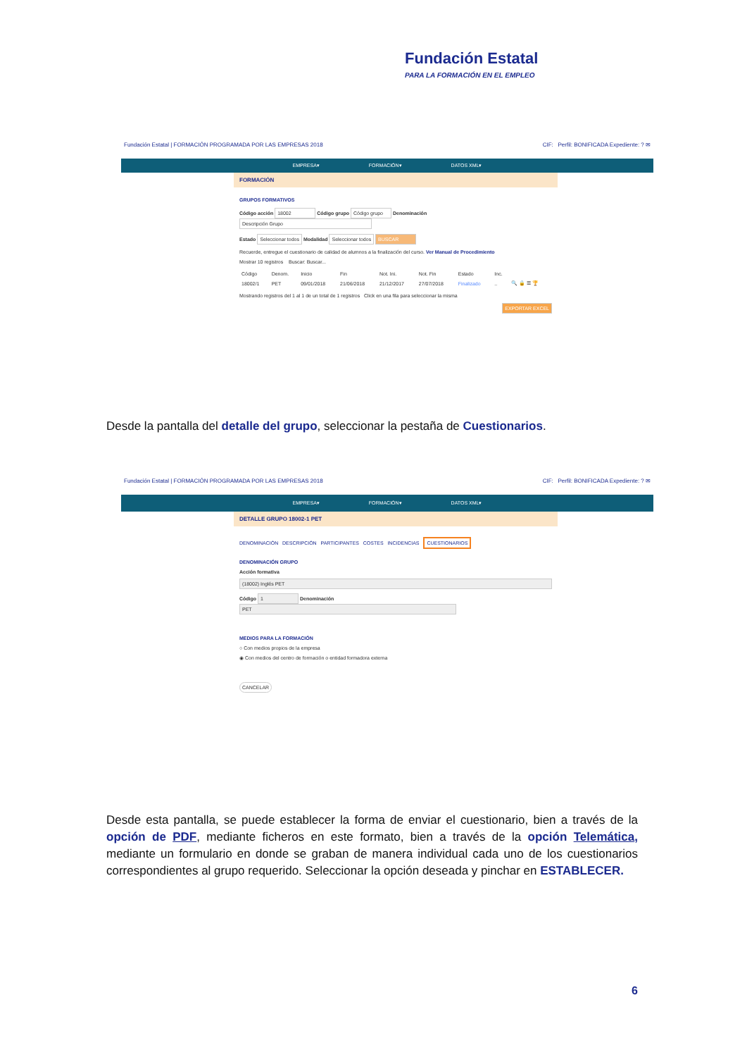Fundación Estatal
PARA LA FORMACIÓN EN EL EMPLEO
Fundación Estatal | FORMACIÓN PROGRAMADA POR LAS EMPRESAS 2018 CIF: Perfil: BONIFICADA Expediente: ? ✉
EMPRESA▾ FORMACIÓN▾ DATOS XML▾
FORMACIÓN
GRUPOS FORMATIVOS
Código acción 18002 Código grupo Código grupo Denominación Descripción Grupo
Estado Seleccionar todos Modalidad Seleccionar todos BUSCAR
Recuerde, entregue el cuestionario de calidad de alumnos a la finalización del curso. Ver Manual de Procedimiento
Mostrar 10 registros Buscar: Buscar...
| Código | Denom. | Inicio | Fin | Not. Ini. | Not. Fin | Estado | Inc. | |
| --- | --- | --- | --- | --- | --- | --- | --- | --- |
| 18002/1 | PET | 09/01/2018 | 21/06/2018 | 21/12/2017 | 27/07/2018 | Finalizado | .. | 🔍 🔒 ☰ 🏆 |
Mostrando registros del 1 al 1 de un total de 1 registros Click en una fila para seleccionar la misma
EXPORTAR EXCEL
Desde la pantalla del detalle del grupo, seleccionar la pestaña de Cuestionarios.
Fundación Estatal | FORMACIÓN PROGRAMADA POR LAS EMPRESAS 2018 CIF: Perfil: BONIFICADA Expediente: ? ✉
EMPRESA▾ FORMACIÓN▾ DATOS XML▾
DETALLE GRUPO 18002-1 PET
DENOMINACIÓN DESCRIPCIÓN PARTICIPANTES COSTES INCIDENCIAS CUESTIONARIOS
DENOMINACIÓN GRUPO
Acción formativa
(18002) Inglés PET
Código 1 Denominación PET
MEDIOS PARA LA FORMACIÓN
○ Con medios propios de la empresa
◉ Con medios del centro de formación o entidad formadora externa
CANCELAR
Desde esta pantalla, se puede establecer la forma de enviar el cuestionario, bien a través de la opción de PDF, mediante ficheros en este formato, bien a través de la opción Telemática, mediante un formulario en donde se graban de manera individual cada uno de los cuestionarios correspondientes al grupo requerido. Seleccionar la opción deseada y pinchar en ESTABLECER.
6